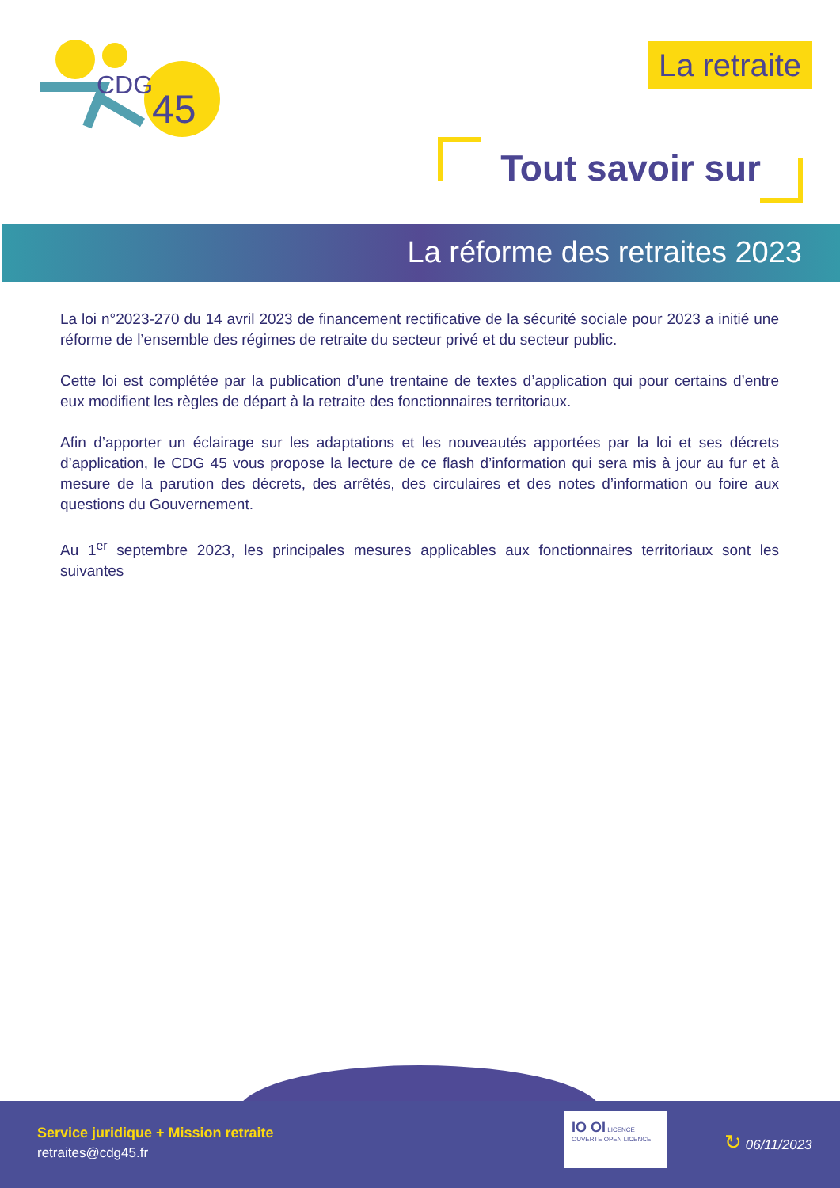CDG
45
La retraite
Tout savoir sur
La réforme des retraites 2023
La loi n°2023-270 du 14 avril 2023 de financement rectificative de la sécurité sociale pour 2023 a initié une réforme de l’ensemble des régimes de retraite du secteur privé et du secteur public.
Cette loi est complétée par la publication d’une trentaine de textes d’application qui pour certains d’entre eux modifient les règles de départ à la retraite des fonctionnaires territoriaux.
Afin d’apporter un éclairage sur les adaptations et les nouveautés apportées par la loi et ses décrets d’application, le CDG 45 vous propose la lecture de ce flash d’information qui sera mis à jour au fur et à mesure de la parution des décrets, des arrêtés, des circulaires et des notes d’information ou foire aux questions du Gouvernement.
Au 1<sup>er</sup> septembre 2023, les principales mesures applicables aux fonctionnaires territoriaux sont les suivantes
Service juridique + Mission retraite
retraites@cdg45.fr
IO OI LICENCE OUVERTE OPEN LICENCE
↻ 06/11/2023